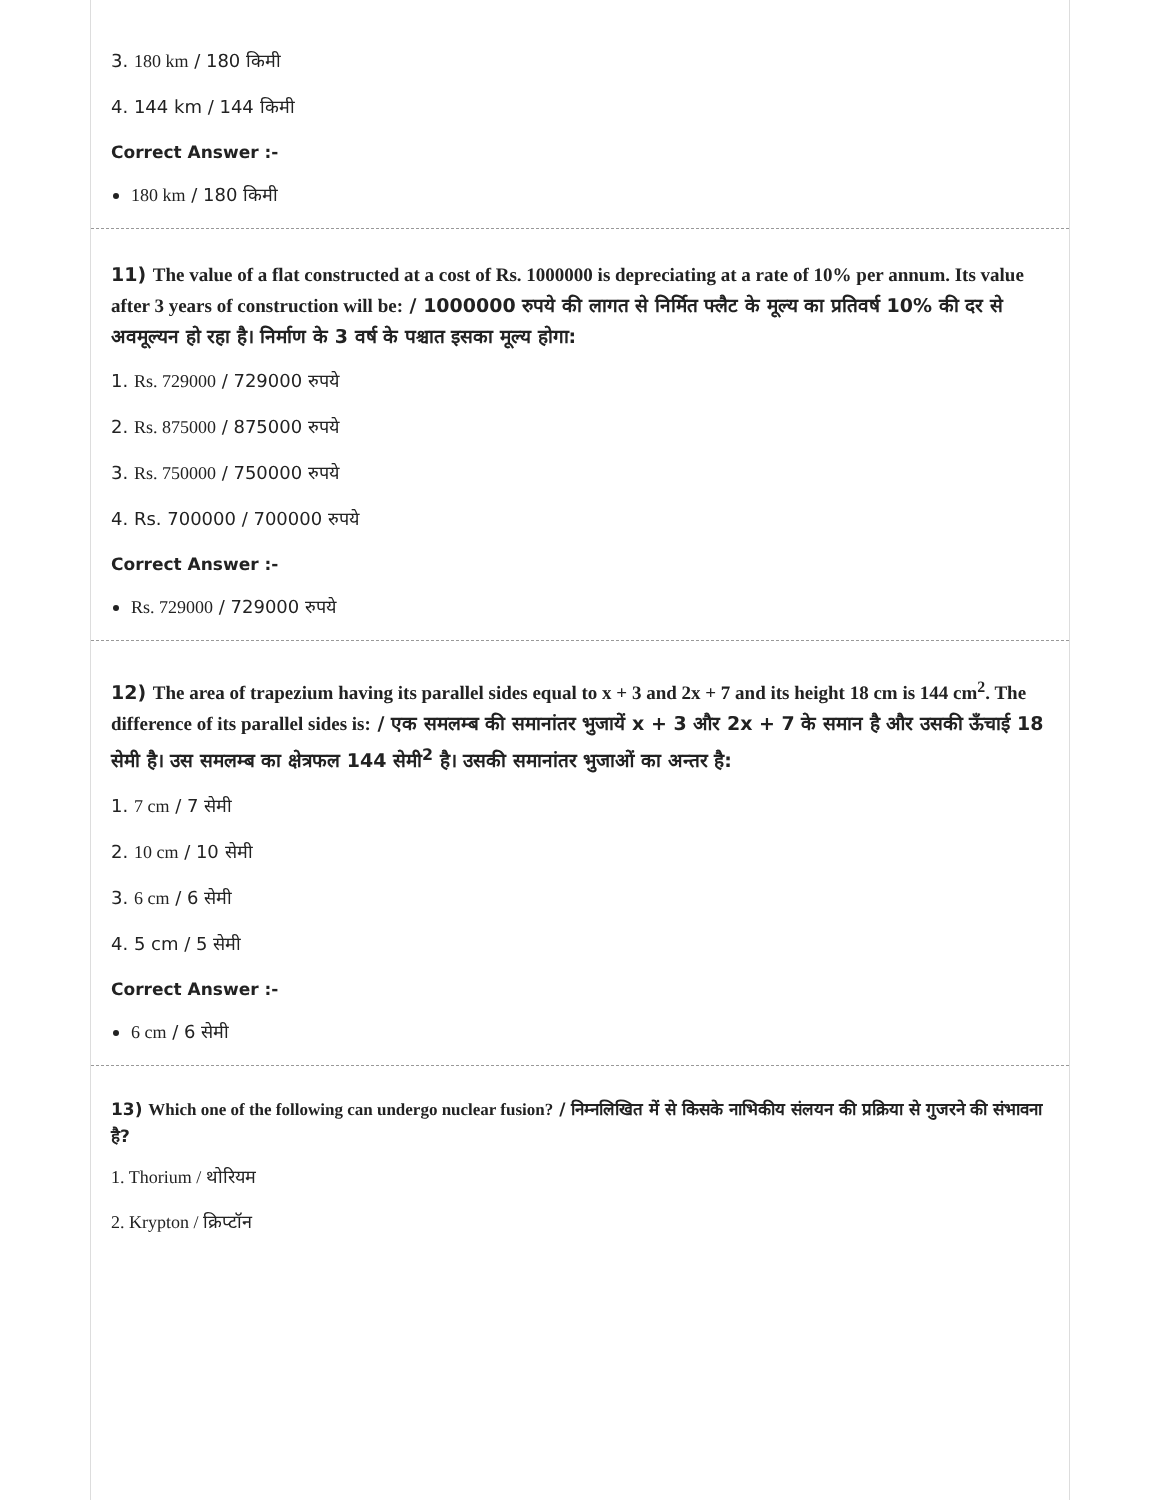3. 180 km / 180 किमी
4. 144 km / 144 किमी
Correct Answer :-
180 km / 180 किमी
11) The value of a flat constructed at a cost of Rs. 1000000 is depreciating at a rate of 10% per annum. Its value after 3 years of construction will be: / 1000000 रुपये की लागत से निर्मित फ्लैट के मूल्य का प्रतिवर्ष 10% की दर से अवमूल्यन हो रहा है। निर्माण के 3 वर्ष के पश्चात इसका मूल्य होगा:
1. Rs. 729000 / 729000 रुपये
2. Rs. 875000 / 875000 रुपये
3. Rs. 750000 / 750000 रुपये
4. Rs. 700000 / 700000 रुपये
Correct Answer :-
Rs. 729000 / 729000 रुपये
12) The area of trapezium having its parallel sides equal to x + 3 and 2x + 7 and its height 18 cm is 144 cm<sup>2</sup>. The difference of its parallel sides is: / एक समलम्ब की समानांतर भुजायें x + 3 और 2x + 7 के समान है और उसकी ऊँचाई 18 सेमी है। उस समलम्ब का क्षेत्रफल 144 सेमी<sup>2</sup> है। उसकी समानांतर भुजाओं का अन्तर है:
1. 7 cm / 7 सेमी
2. 10 cm / 10 सेमी
3. 6 cm / 6 सेमी
4. 5 cm / 5 सेमी
Correct Answer :-
6 cm / 6 सेमी
13) Which one of the following can undergo nuclear fusion? / निम्नलिखित में से किसके नाभिकीय संलयन की प्रक्रिया से गुजरने की संभावना है?
1. Thorium / थोरियम
2. Krypton / क्रिप्टॉन